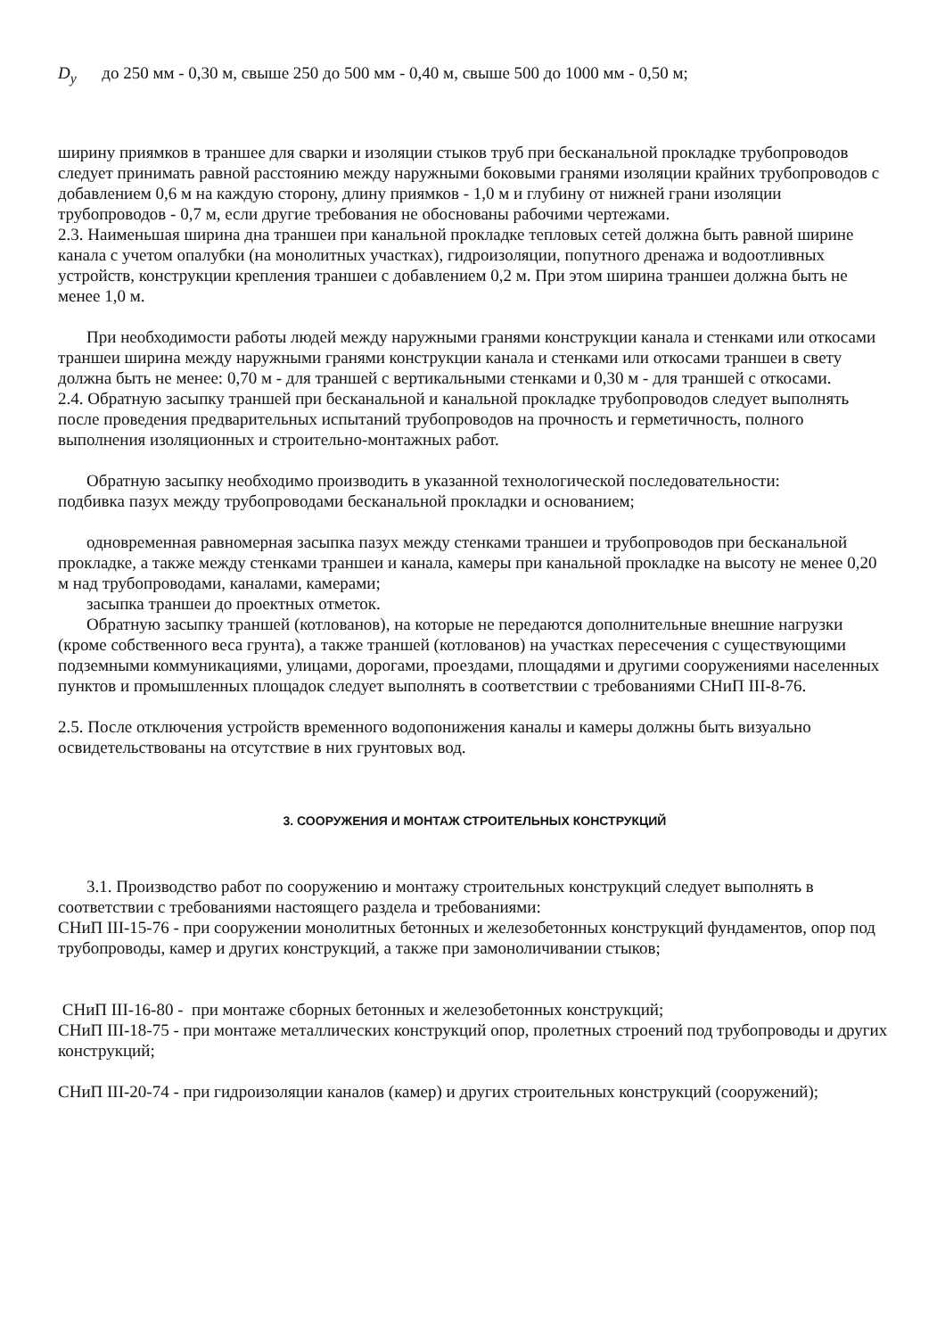D<sub>y</sub> до 250 мм - 0,30 м, свыше 250 до 500 мм - 0,40 м, свыше 500 до 1000 мм - 0,50 м;
ширину приямков в траншее для сварки и изоляции стыков труб при бесканальной прокладке трубопроводов следует принимать равной расстоянию между наружными боковыми гранями изоляции крайних трубопроводов с добавлением 0,6 м на каждую сторону, длину приямков - 1,0 м и глубину от нижней грани изоляции трубопроводов - 0,7 м, если другие требования не обоснованы рабочими чертежами.
2.3. Наименьшая ширина дна траншеи при канальной прокладке тепловых сетей должна быть равной ширине канала с учетом опалубки (на монолитных участках), гидроизоляции, попутного дренажа и водоотливных устройств, конструкции крепления траншеи с добавлением 0,2 м. При этом ширина траншеи должна быть не менее 1,0 м.
При необходимости работы людей между наружными гранями конструкции канала и стенками или откосами траншеи ширина между наружными гранями конструкции канала и стенками или откосами траншеи в свету должна быть не менее: 0,70 м - для траншей с вертикальными стенками и 0,30 м - для траншей с откосами.
2.4. Обратную засыпку траншей при бесканальной и канальной прокладке трубопроводов следует выполнять после проведения предварительных испытаний трубопроводов на прочность и герметичность, полного выполнения изоляционных и строительно-монтажных работ.
Обратную засыпку необходимо производить в указанной технологической последовательности:
подбивка пазух между трубопроводами бесканальной прокладки и основанием;
одновременная равномерная засыпка пазух между стенками траншеи и трубопроводов при бесканальной прокладке, а также между стенками траншеи и канала, камеры при канальной прокладке на высоту не менее 0,20 м над трубопроводами, каналами, камерами;
засыпка траншеи до проектных отметок.
Обратную засыпку траншей (котлованов), на которые не передаются дополнительные внешние нагрузки (кроме собственного веса грунта), а также траншей (котлованов) на участках пересечения с существующими подземными коммуникациями, улицами, дорогами, проездами, площадями и другими сооружениями населенных пунктов и промышленных площадок следует выполнять в соответствии с требованиями СНиП III-8-76.
2.5. После отключения устройств временного водопонижения каналы и камеры должны быть визуально освидетельствованы на отсутствие в них грунтовых вод.
3. СООРУЖЕНИЯ И МОНТАЖ СТРОИТЕЛЬНЫХ КОНСТРУКЦИЙ
3.1. Производство работ по сооружению и монтажу строительных конструкций следует выполнять в соответствии с требованиями настоящего раздела и требованиями:
СНиП III-15-76 - при сооружении монолитных бетонных и железобетонных конструкций фундаментов, опор под трубопроводы, камер и других конструкций, а также при замоноличивании стыков;
СНиП III-16-80 - при монтаже сборных бетонных и железобетонных конструкций;
СНиП III-18-75 - при монтаже металлических конструкций опор, пролетных строений под трубопроводы и других конструкций;
СНиП III-20-74 - при гидроизоляции каналов (камер) и других строительных конструкций (сооружений);